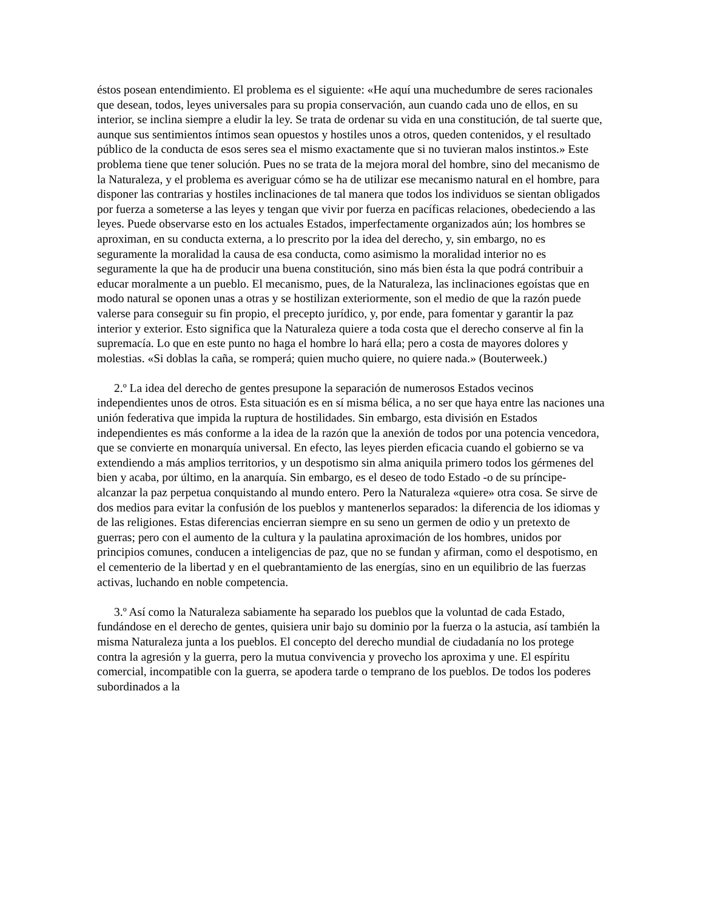éstos posean entendimiento. El problema es el siguiente: «He aquí una muchedumbre de seres racionales que desean, todos, leyes universales para su propia conservación, aun cuando cada uno de ellos, en su interior, se inclina siempre a eludir la ley. Se trata de ordenar su vida en una constitución, de tal suerte que, aunque sus sentimientos íntimos sean opuestos y hostiles unos a otros, queden contenidos, y el resultado público de la conducta de esos seres sea el mismo exactamente que si no tuvieran malos instintos.» Este problema tiene que tener solución. Pues no se trata de la mejora moral del hombre, sino del mecanismo de la Naturaleza, y el problema es averiguar cómo se ha de utilizar ese mecanismo natural en el hombre, para disponer las contrarias y hostiles inclinaciones de tal manera que todos los individuos se sientan obligados por fuerza a someterse a las leyes y tengan que vivir por fuerza en pacíficas relaciones, obedeciendo a las leyes. Puede observarse esto en los actuales Estados, imperfectamente organizados aún; los hombres se aproximan, en su conducta externa, a lo prescrito por la idea del derecho, y, sin embargo, no es seguramente la moralidad la causa de esa conducta, como asimismo la moralidad interior no es seguramente la que ha de producir una buena constitución, sino más bien ésta la que podrá contribuir a educar moralmente a un pueblo. El mecanismo, pues, de la Naturaleza, las inclinaciones egoístas que en modo natural se oponen unas a otras y se hostilizan exteriormente, son el medio de que la razón puede valerse para conseguir su fin propio, el precepto jurídico, y, por ende, para fomentar y garantir la paz interior y exterior. Esto significa que la Naturaleza quiere a toda costa que el derecho conserve al fin la supremacía. Lo que en este punto no haga el hombre lo hará ella; pero a costa de mayores dolores y molestias. «Si doblas la caña, se romperá; quien mucho quiere, no quiere nada.» (Bouterweek.)
2.º La idea del derecho de gentes presupone la separación de numerosos Estados vecinos independientes unos de otros. Esta situación es en sí misma bélica, a no ser que haya entre las naciones una unión federativa que impida la ruptura de hostilidades. Sin embargo, esta división en Estados independientes es más conforme a la idea de la razón que la anexión de todos por una potencia vencedora, que se convierte en monarquía universal. En efecto, las leyes pierden eficacia cuando el gobierno se va extendiendo a más amplios territorios, y un despotismo sin alma aniquila primero todos los gérmenes del bien y acaba, por último, en la anarquía. Sin embargo, es el deseo de todo Estado -o de su príncipe- alcanzar la paz perpetua conquistando al mundo entero. Pero la Naturaleza «quiere» otra cosa. Se sirve de dos medios para evitar la confusión de los pueblos y mantenerlos separados: la diferencia de los idiomas y de las religiones. Estas diferencias encierran siempre en su seno un germen de odio y un pretexto de guerras; pero con el aumento de la cultura y la paulatina aproximación de los hombres, unidos por principios comunes, conducen a inteligencias de paz, que no se fundan y afirman, como el despotismo, en el cementerio de la libertad y en el quebrantamiento de las energías, sino en un equilibrio de las fuerzas activas, luchando en noble competencia.
3.º Así como la Naturaleza sabiamente ha separado los pueblos que la voluntad de cada Estado, fundándose en el derecho de gentes, quisiera unir bajo su dominio por la fuerza o la astucia, así también la misma Naturaleza junta a los pueblos. El concepto del derecho mundial de ciudadanía no los protege contra la agresión y la guerra, pero la mutua convivencia y provecho los aproxima y une. El espíritu comercial, incompatible con la guerra, se apodera tarde o temprano de los pueblos. De todos los poderes subordinados a la